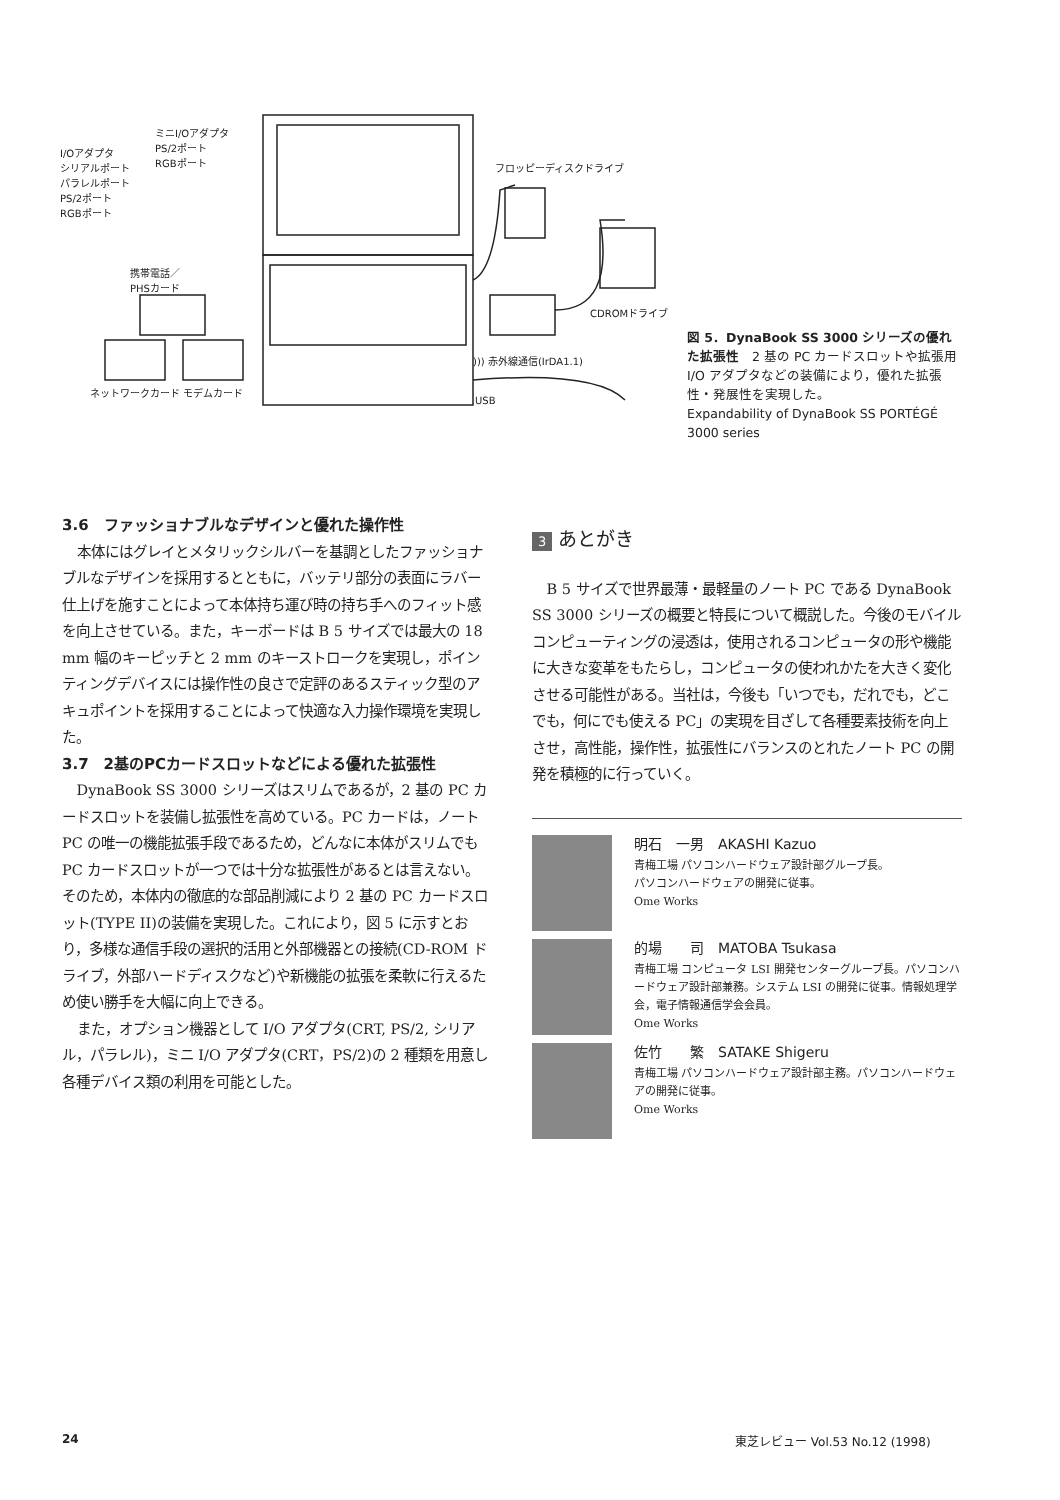ミニI/Oアダプタ
PS/2ポート
RGBポート I/Oアダプタ
シリアルポート
パラレルポート
PS/2ポート
RGBポート
フロッピーディスクドライブ
携帯電話／
PHSカード
CDROMドライブ
))) 赤外線通信(IrDA1.1)
ネットワークカード モデムカード
USB
図 5．DynaBook SS 3000 シリーズの優れた拡張性　2 基の PC カードスロットや拡張用 I/O アダプタなどの装備により，優れた拡張性・発展性を実現した。
Expandability of DynaBook SS PORTÉGÉ 3000 series
3.6　ファッショナブルなデザインと優れた操作性
本体にはグレイとメタリックシルバーを基調としたファッショナブルなデザインを採用するとともに，バッテリ部分の表面にラバー仕上げを施すことによって本体持ち運び時の持ち手へのフィット感を向上させている。また，キーボードは B 5 サイズでは最大の 18 mm 幅のキーピッチと 2 mm のキーストロークを実現し，ポインティングデバイスには操作性の良さで定評のあるスティック型のアキュポイントを採用することによって快適な入力操作環境を実現した。
3.7　2基のPCカードスロットなどによる優れた拡張性
DynaBook SS 3000 シリーズはスリムであるが，2 基の PC カードスロットを装備し拡張性を高めている。PC カードは，ノート PC の唯一の機能拡張手段であるため，どんなに本体がスリムでも PC カードスロットが一つでは十分な拡張性があるとは言えない。そのため，本体内の徹底的な部品削減により 2 基の PC カードスロット(TYPE II)の装備を実現した。これにより，図 5 に示すとおり，多様な通信手段の選択的活用と外部機器との接続(CD-ROM ドライブ，外部ハードディスクなど)や新機能の拡張を柔軟に行えるため使い勝手を大幅に向上できる。
また，オプション機器として I/O アダプタ(CRT, PS/2, シリアル，パラレル)，ミニ I/O アダプタ(CRT，PS/2)の 2 種類を用意し各種デバイス類の利用を可能とした。
3 あとがき
B 5 サイズで世界最薄・最軽量のノート PC である DynaBook SS 3000 シリーズの概要と特長について概説した。今後のモバイルコンピューティングの浸透は，使用されるコンピュータの形や機能に大きな変革をもたらし，コンピュータの使われかたを大きく変化させる可能性がある。当社は，今後も「いつでも，だれでも，どこでも，何にでも使える PC」の実現を目ざして各種要素技術を向上させ，高性能，操作性，拡張性にバランスのとれたノート PC の開発を積極的に行っていく。
明石　一男　AKASHI Kazuo
青梅工場 パソコンハードウェア設計部グループ長。
パソコンハードウェアの開発に従事。
Ome Works
的場　　司　MATOBA Tsukasa
青梅工場 コンピュータ LSI 開発センターグループ長。パソコンハードウェア設計部兼務。システム LSI の開発に従事。情報処理学会，電子情報通信学会会員。
Ome Works
佐竹　　繁　SATAKE Shigeru
青梅工場 パソコンハードウェア設計部主務。パソコンハードウェアの開発に従事。
Ome Works
24 東芝レビュー Vol.53 No.12 (1998)